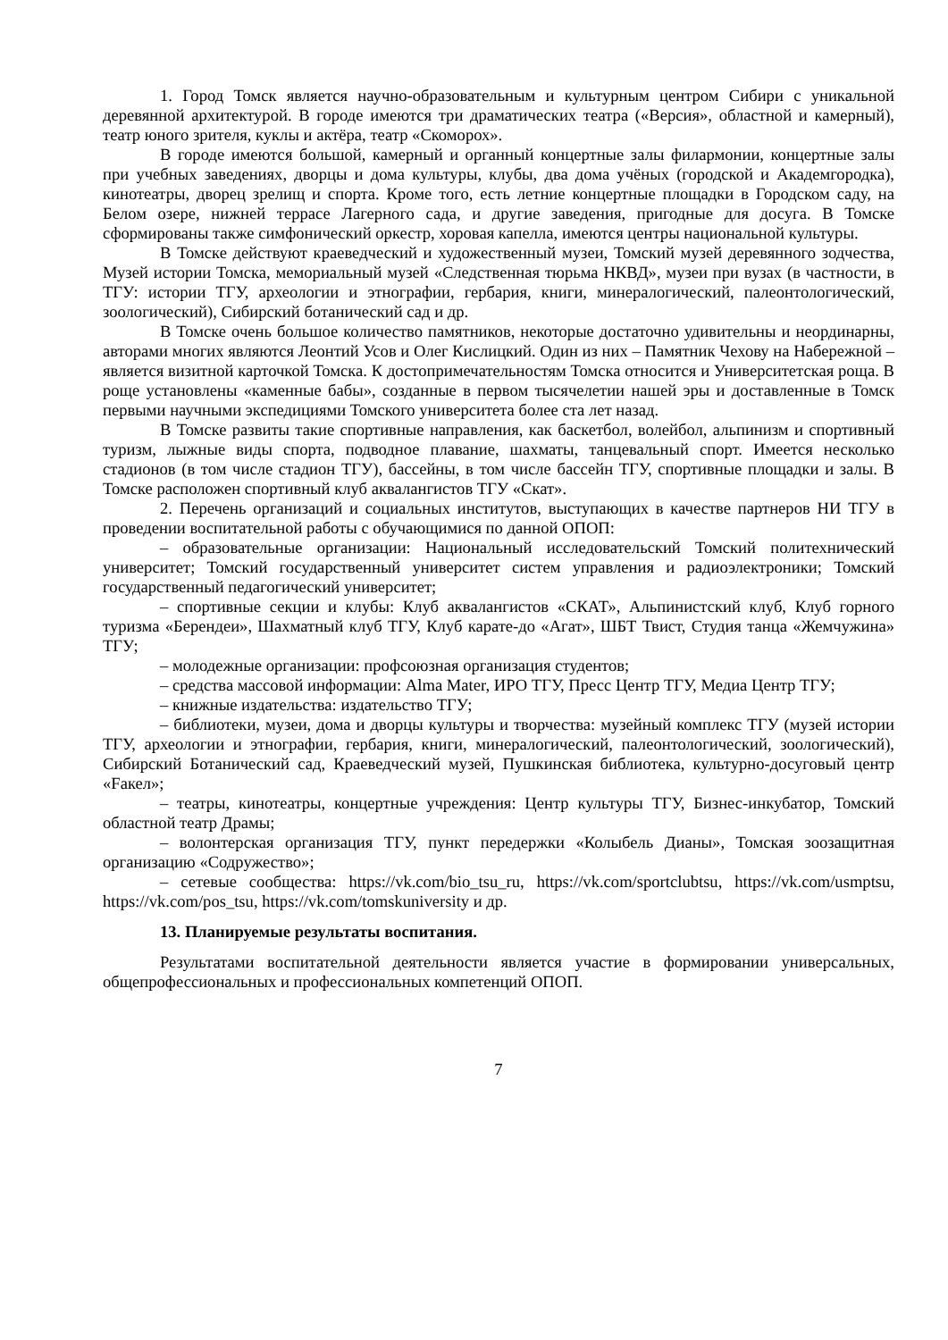1. Город Томск является научно-образовательным и культурным центром Сибири с уникальной деревянной архитектурой. В городе имеются три драматических театра («Версия», областной и камерный), театр юного зрителя, куклы и актёра, театр «Скоморох».
В городе имеются большой, камерный и органный концертные залы филармонии, концертные залы при учебных заведениях, дворцы и дома культуры, клубы, два дома учёных (городской и Академгородка), кинотеатры, дворец зрелищ и спорта. Кроме того, есть летние концертные площадки в Городском саду, на Белом озере, нижней террасе Лагерного сада, и другие заведения, пригодные для досуга. В Томске сформированы также симфонический оркестр, хоровая капелла, имеются центры национальной культуры.
В Томске действуют краеведческий и художественный музеи, Томский музей деревянного зодчества, Музей истории Томска, мемориальный музей «Следственная тюрьма НКВД», музеи при вузах (в частности, в ТГУ: истории ТГУ, археологии и этнографии, гербария, книги, минералогический, палеонтологический, зоологический), Сибирский ботанический сад и др.
В Томске очень большое количество памятников, некоторые достаточно удивительны и неординарны, авторами многих являются Леонтий Усов и Олег Кислицкий. Один из них – Памятник Чехову на Набережной – является визитной карточкой Томска. К достопримечательностям Томска относится и Университетская роща. В роще установлены «каменные бабы», созданные в первом тысячелетии нашей эры и доставленные в Томск первыми научными экспедициями Томского университета более ста лет назад.
В Томске развиты такие спортивные направления, как баскетбол, волейбол, альпинизм и спортивный туризм, лыжные виды спорта, подводное плавание, шахматы, танцевальный спорт. Имеется несколько стадионов (в том числе стадион ТГУ), бассейны, в том числе бассейн ТГУ, спортивные площадки и залы. В Томске расположен спортивный клуб аквалангистов ТГУ «Скат».
2. Перечень организаций и социальных институтов, выступающих в качестве партнеров НИ ТГУ в проведении воспитательной работы с обучающимися по данной ОПОП:
– образовательные организации: Национальный исследовательский Томский политехнический университет; Томский государственный университет систем управления и радиоэлектроники; Томский государственный педагогический университет;
– спортивные секции и клубы: Клуб аквалангистов «СКАТ», Альпинистский клуб, Клуб горного туризма «Берендеи», Шахматный клуб ТГУ, Клуб карате-до «Агат», ШБТ Твист, Студия танца «Жемчужина» ТГУ;
– молодежные организации: профсоюзная организация студентов;
– средства массовой информации: Alma Mater, ИРО ТГУ, Пресс Центр ТГУ, Медиа Центр ТГУ;
– книжные издательства: издательство ТГУ;
– библиотеки, музеи, дома и дворцы культуры и творчества: музейный комплекс ТГУ (музей истории ТГУ, археологии и этнографии, гербария, книги, минералогический, палеонтологический, зоологический), Сибирский Ботанический сад, Краеведческий музей, Пушкинская библиотека, культурно-досуговый центр «Fакел»;
– театры, кинотеатры, концертные учреждения: Центр культуры ТГУ, Бизнес-инкубатор, Томский областной театр Драмы;
– волонтерская организация ТГУ, пункт передержки «Колыбель Дианы», Томская зоозащитная организацию «Содружество»;
– сетевые сообщества: https://vk.com/bio_tsu_ru, https://vk.com/sportclubtsu, https://vk.com/usmptsu, https://vk.com/pos_tsu, https://vk.com/tomskuniversity и др.
13. Планируемые результаты воспитания.
Результатами воспитательной деятельности является участие в формировании универсальных, общепрофессиональных и профессиональных компетенций ОПОП.
7